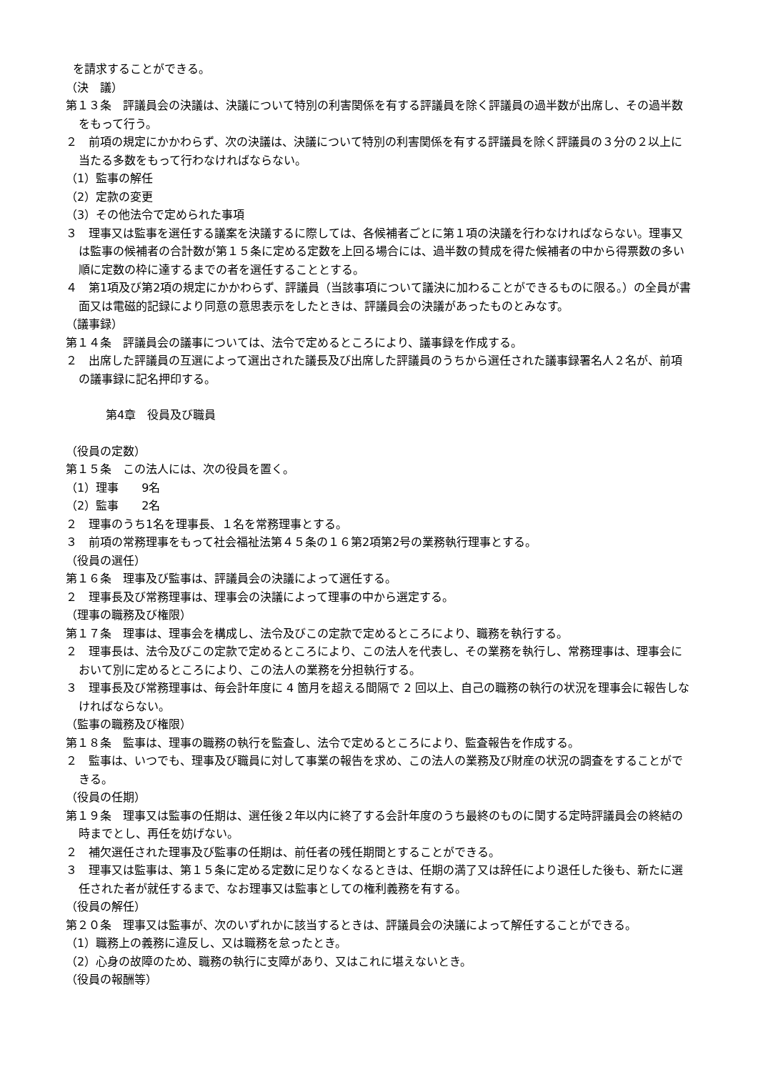を請求することができる。
（決　議）
第１３条　評議員会の決議は、決議について特別の利害関係を有する評議員を除く評議員の過半数が出席し、その過半数をもって行う。
２　前項の規定にかかわらず、次の決議は、決議について特別の利害関係を有する評議員を除く評議員の３分の２以上に当たる多数をもって行わなければならない。
（1）監事の解任
（2）定款の変更
（3）その他法令で定められた事項
３　理事又は監事を選任する議案を決議するに際しては、各候補者ごとに第１項の決議を行わなければならない。理事又は監事の候補者の合計数が第１５条に定める定数を上回る場合には、過半数の賛成を得た候補者の中から得票数の多い順に定数の枠に達するまでの者を選任することとする。
４　第1項及び第2項の規定にかかわらず、評議員（当該事項について議決に加わることができるものに限る。）の全員が書面又は電磁的記録により同意の意思表示をしたときは、評議員会の決議があったものとみなす。
（議事録）
第１４条　評議員会の議事については、法令で定めるところにより、議事録を作成する。
２　出席した評議員の互選によって選出された議長及び出席した評議員のうちから選任された議事録署名人２名が、前項の議事録に記名押印する。
第4章　役員及び職員
（役員の定数）
第１５条　この法人には、次の役員を置く。
（1）理事　　9名
（2）監事　　2名
２　理事のうち1名を理事長、１名を常務理事とする。
３　前項の常務理事をもって社会福祉法第４５条の１６第2項第2号の業務執行理事とする。
（役員の選任）
第１６条　理事及び監事は、評議員会の決議によって選任する。
２　理事長及び常務理事は、理事会の決議によって理事の中から選定する。
（理事の職務及び権限）
第１７条　理事は、理事会を構成し、法令及びこの定款で定めるところにより、職務を執行する。
２　理事長は、法令及びこの定款で定めるところにより、この法人を代表し、その業務を執行し、常務理事は、理事会において別に定めるところにより、この法人の業務を分担執行する。
３　理事長及び常務理事は、毎会計年度に 4 箇月を超える間隔で 2 回以上、自己の職務の執行の状況を理事会に報告しなければならない。
（監事の職務及び権限）
第１８条　監事は、理事の職務の執行を監査し、法令で定めるところにより、監査報告を作成する。
２　監事は、いつでも、理事及び職員に対して事業の報告を求め、この法人の業務及び財産の状況の調査をすることができる。
（役員の任期）
第１９条　理事又は監事の任期は、選任後２年以内に終了する会計年度のうち最終のものに関する定時評議員会の終結の時までとし、再任を妨げない。
２　補欠選任された理事及び監事の任期は、前任者の残任期間とすることができる。
３　理事又は監事は、第１５条に定める定数に足りなくなるときは、任期の満了又は辞任により退任した後も、新たに選任された者が就任するまで、なお理事又は監事としての権利義務を有する。
（役員の解任）
第２０条　理事又は監事が、次のいずれかに該当するときは、評議員会の決議によって解任することができる。
（1）職務上の義務に違反し、又は職務を怠ったとき。
（2）心身の故障のため、職務の執行に支障があり、又はこれに堪えないとき。
（役員の報酬等）